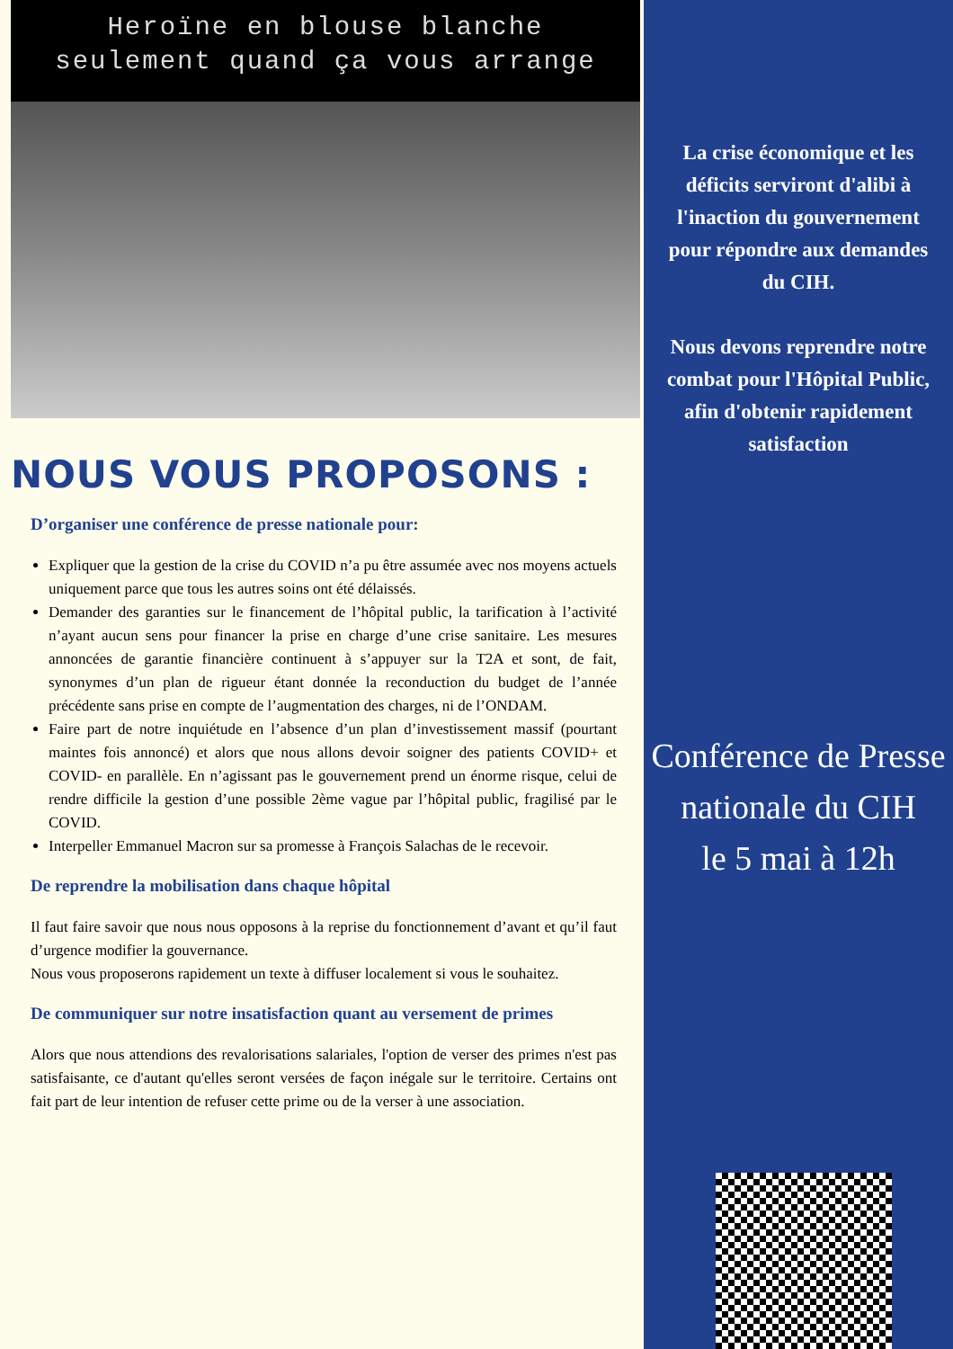Heroïne en blouse blanche
seulement quand ça vous arrange
NOUS VOUS PROPOSONS :
D’organiser une conférence de presse nationale pour:
Expliquer que la gestion de la crise du COVID n’a pu être assumée avec nos moyens actuels uniquement parce que tous les autres soins ont été délaissés.
Demander des garanties sur le financement de l’hôpital public, la tarification à l’activité n’ayant aucun sens pour financer la prise en charge d’une crise sanitaire. Les mesures annoncées de garantie financière continuent à s’appuyer sur la T2A et sont, de fait, synonymes d’un plan de rigueur étant donnée la reconduction du budget de l’année précédente sans prise en compte de l’augmentation des charges, ni de l’ONDAM.
Faire part de notre inquiétude en l’absence d’un plan d’investissement massif (pourtant maintes fois annoncé) et alors que nous allons devoir soigner des patients COVID+ et COVID- en parallèle. En n’agissant pas le gouvernement prend un énorme risque, celui de rendre difficile la gestion d’une possible 2ème vague par l’hôpital public, fragilisé par le COVID.
Interpeller Emmanuel Macron sur sa promesse à François Salachas de le recevoir.
De reprendre la mobilisation dans chaque hôpital
Il faut faire savoir que nous nous opposons à la reprise du fonctionnement d’avant et qu’il faut d’urgence modifier la gouvernance.
Nous vous proposerons rapidement un texte à diffuser localement si vous le souhaitez.
De communiquer sur notre insatisfaction quant au versement de primes
Alors que nous attendions des revalorisations salariales, l'option de verser des primes n'est pas satisfaisante, ce d'autant qu'elles seront versées de façon inégale sur le territoire. Certains ont fait part de leur intention de refuser cette prime ou de la verser à une association.
La crise économique et les déficits serviront d'alibi à l'inaction du gouvernement pour répondre aux demandes du CIH.
Nous devons reprendre notre combat pour l'Hôpital Public, afin d'obtenir rapidement satisfaction
Conférence de Presse nationale du CIH
le 5 mai à 12h